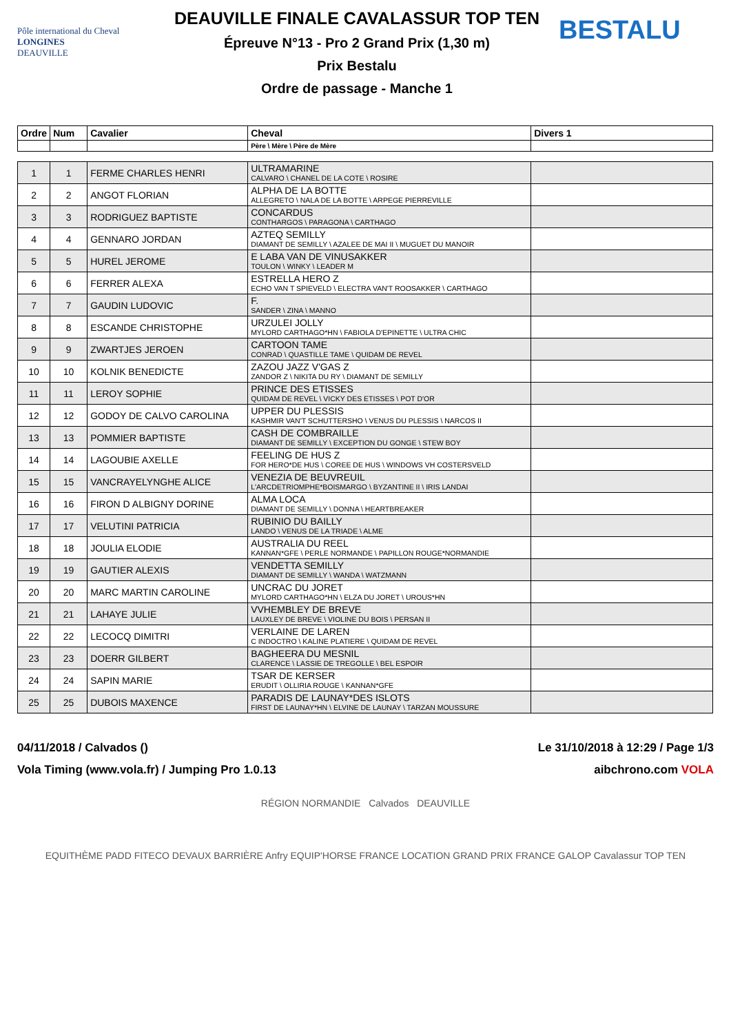Pôle international du Cheval
LONGINES
DEAUVILLE
DEAUVILLE FINALE CAVALASSUR TOP TEN
Épreuve N°13 - Pro 2 Grand Prix (1,30 m)
Prix Bestalu
Ordre de passage - Manche 1
BESTALU
| Ordre | Num | Cavalier | Cheval | Divers 1 |
| --- | --- | --- | --- | --- |
| | | | Père \ Mère \ Père de Mère | |
| 1 | 1 | FERME CHARLES HENRI | ULTRAMARINE CALVARO \ CHANEL DE LA COTE \ ROSIRE | |
| 2 | 2 | ANGOT FLORIAN | ALPHA DE LA BOTTE ALLEGRETO \ NALA DE LA BOTTE \ ARPEGE PIERREVILLE | |
| 3 | 3 | RODRIGUEZ BAPTISTE | CONCARDUS CONTHARGOS \ PARAGONA \ CARTHAGO | |
| 4 | 4 | GENNARO JORDAN | AZTEQ SEMILLY DIAMANT DE SEMILLY \ AZALEE DE MAI II \ MUGUET DU MANOIR | |
| 5 | 5 | HUREL JEROME | E LABA VAN DE VINUSAKKER TOULON \ WINKY \ LEADER M | |
| 6 | 6 | FERRER ALEXA | ESTRELLA HERO Z ECHO VAN T SPIEVELD \ ELECTRA VAN'T ROOSAKKER \ CARTHAGO | |
| 7 | 7 | GAUDIN LUDOVIC | F. SANDER \ ZINA \ MANNO | |
| 8 | 8 | ESCANDE CHRISTOPHE | URZULEI JOLLY MYLORD CARTHAGO*HN \ FABIOLA D'EPINETTE \ ULTRA CHIC | |
| 9 | 9 | ZWARTJES JEROEN | CARTOON TAME CONRAD \ QUASTILLE TAME \ QUIDAM DE REVEL | |
| 10 | 10 | KOLNIK BENEDICTE | ZAZOU JAZZ V'GAS Z ZANDOR Z \ NIKITA DU RY \ DIAMANT DE SEMILLY | |
| 11 | 11 | LEROY SOPHIE | PRINCE DES ETISSES QUIDAM DE REVEL \ VICKY DES ETISSES \ POT D'OR | |
| 12 | 12 | GODOY DE CALVO CAROLINA | UPPER DU PLESSIS KASHMIR VAN'T SCHUTTERSHO \ VENUS DU PLESSIS \ NARCOS II | |
| 13 | 13 | POMMIER BAPTISTE | CASH DE COMBRAILLE DIAMANT DE SEMILLY \ EXCEPTION DU GONGE \ STEW BOY | |
| 14 | 14 | LAGOUBIE AXELLE | FEELING DE HUS Z FOR HERO*DE HUS \ COREE DE HUS \ WINDOWS VH COSTERSVELD | |
| 15 | 15 | VANCRAYELYNGHE ALICE | VENEZIA DE BEUVREUIL L'ARCDETRIOMPHE*BOISMARGO \ BYZANTINE II \ IRIS LANDAI | |
| 16 | 16 | FIRON D ALBIGNY DORINE | ALMA LOCA DIAMANT DE SEMILLY \ DONNA \ HEARTBREAKER | |
| 17 | 17 | VELUTINI PATRICIA | RUBINIO DU BAILLY LANDO \ VENUS DE LA TRIADE \ ALME | |
| 18 | 18 | JOULIA ELODIE | AUSTRALIA DU REEL KANNAN*GFE \ PERLE NORMANDE \ PAPILLON ROUGE*NORMANDIE | |
| 19 | 19 | GAUTIER ALEXIS | VENDETTA SEMILLY DIAMANT DE SEMILLY \ WANDA \ WATZMANN | |
| 20 | 20 | MARC MARTIN CAROLINE | UNCRAC DU JORET MYLORD CARTHAGO*HN \ ELZA DU JORET \ UROUS*HN | |
| 21 | 21 | LAHAYE JULIE | VVHEMBLEY DE BREVE LAUXLEY DE BREVE \ VIOLINE DU BOIS \ PERSAN II | |
| 22 | 22 | LECOCQ DIMITRI | VERLAINE DE LAREN C INDOCTRO \ KALINE PLATIERE \ QUIDAM DE REVEL | |
| 23 | 23 | DOERR GILBERT | BAGHEERA DU MESNIL CLARENCE \ LASSIE DE TREGOLLE \ BEL ESPOIR | |
| 24 | 24 | SAPIN MARIE | TSAR DE KERSER ERUDIT \ OLLIRIA ROUGE \ KANNAN*GFE | |
| 25 | 25 | DUBOIS MAXENCE | PARADIS DE LAUNAY*DES ISLOTS FIRST DE LAUNAY*HN \ ELVINE DE LAUNAY \ TARZAN MOUSSURE | |
04/11/2018 / Calvados () Le 31/10/2018 à 12:29 / Page 1/3
Vola Timing (www.vola.fr) / Jumping Pro 1.0.13 aibchrono.com VOLA
RÉGION NORMANDIE Calvados DEAUVILLE
EQUITHÈME PADD FITECO DEVAUX BARRIÈRE Anfry EQUIP'HORSE FRANCE LOCATION GRAND PRIX FRANCE GALOP Cavalassur TOP TEN